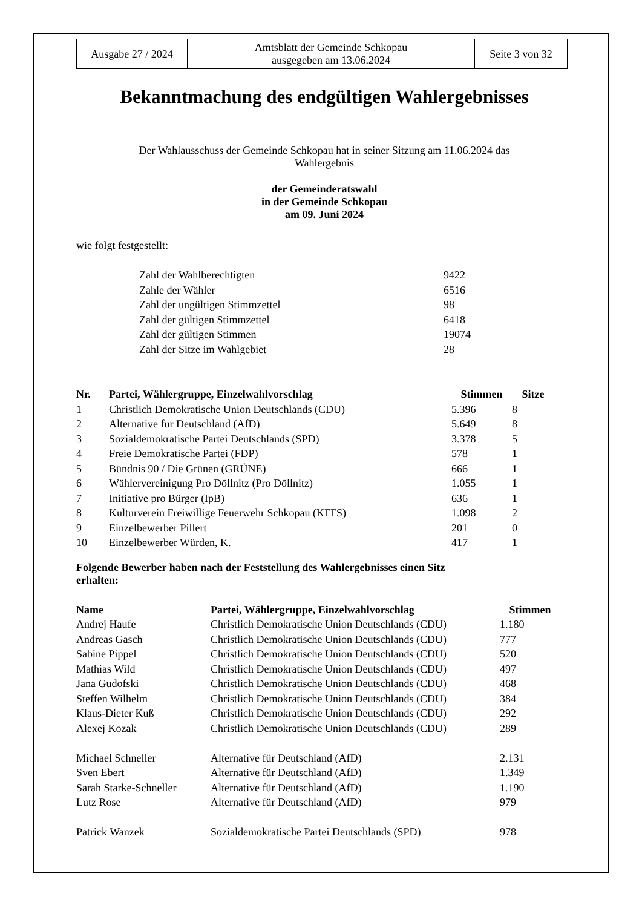| Ausgabe 27 / 2024 | Amtsblatt der Gemeinde Schkopau ausgegeben am 13.06.2024 | Seite 3 von 32 |
Bekanntmachung des endgültigen Wahlergebnisses
Der Wahlausschuss der Gemeinde Schkopau hat in seiner Sitzung am 11.06.2024 das
Wahlergebnis
der Gemeinderatswahl
in der Gemeinde Schkopau
am 09. Juni 2024
wie folgt festgestellt:
| Zahl der Wahlberechtigten | 9422 |
| Zahle der Wähler | 6516 |
| Zahl der ungültigen Stimmzettel | 98 |
| Zahl der gültigen Stimmzettel | 6418 |
| Zahl der gültigen Stimmen | 19074 |
| Zahl der Sitze im Wahlgebiet | 28 |
| Nr. | Partei, Wählergruppe, Einzelwahlvorschlag | Stimmen | Sitze |
| --- | --- | --- | --- |
| 1 | Christlich Demokratische Union Deutschlands (CDU) | 5.396 | 8 |
| 2 | Alternative für Deutschland (AfD) | 5.649 | 8 |
| 3 | Sozialdemokratische Partei Deutschlands (SPD) | 3.378 | 5 |
| 4 | Freie Demokratische Partei (FDP) | 578 | 1 |
| 5 | Bündnis 90 / Die Grünen (GRÜNE) | 666 | 1 |
| 6 | Wählervereinigung Pro Döllnitz (Pro Döllnitz) | 1.055 | 1 |
| 7 | Initiative pro Bürger (IpB) | 636 | 1 |
| 8 | Kulturverein Freiwillige Feuerwehr Schkopau (KFFS) | 1.098 | 2 |
| 9 | Einzelbewerber Pillert | 201 | 0 |
| 10 | Einzelbewerber Würden, K. | 417 | 1 |
Folgende Bewerber haben nach der Feststellung des Wahlergebnisses einen Sitz
erhalten:
| Name | Partei, Wählergruppe, Einzelwahlvorschlag | Stimmen |
| --- | --- | --- |
| Andrej Haufe | Christlich Demokratische Union Deutschlands (CDU) | 1.180 |
| Andreas Gasch | Christlich Demokratische Union Deutschlands (CDU) | 777 |
| Sabine Pippel | Christlich Demokratische Union Deutschlands (CDU) | 520 |
| Mathias Wild | Christlich Demokratische Union Deutschlands (CDU) | 497 |
| Jana Gudofski | Christlich Demokratische Union Deutschlands (CDU) | 468 |
| Steffen Wilhelm | Christlich Demokratische Union Deutschlands (CDU) | 384 |
| Klaus-Dieter Kuß | Christlich Demokratische Union Deutschlands (CDU) | 292 |
| Alexej Kozak | Christlich Demokratische Union Deutschlands (CDU) | 289 |
| Michael Schneller | Alternative für Deutschland (AfD) | 2.131 |
| Sven Ebert | Alternative für Deutschland (AfD) | 1.349 |
| Sarah Starke-Schneller | Alternative für Deutschland (AfD) | 1.190 |
| Lutz Rose | Alternative für Deutschland (AfD) | 979 |
| Patrick Wanzek | Sozialdemokratische Partei Deutschlands (SPD) | 978 |